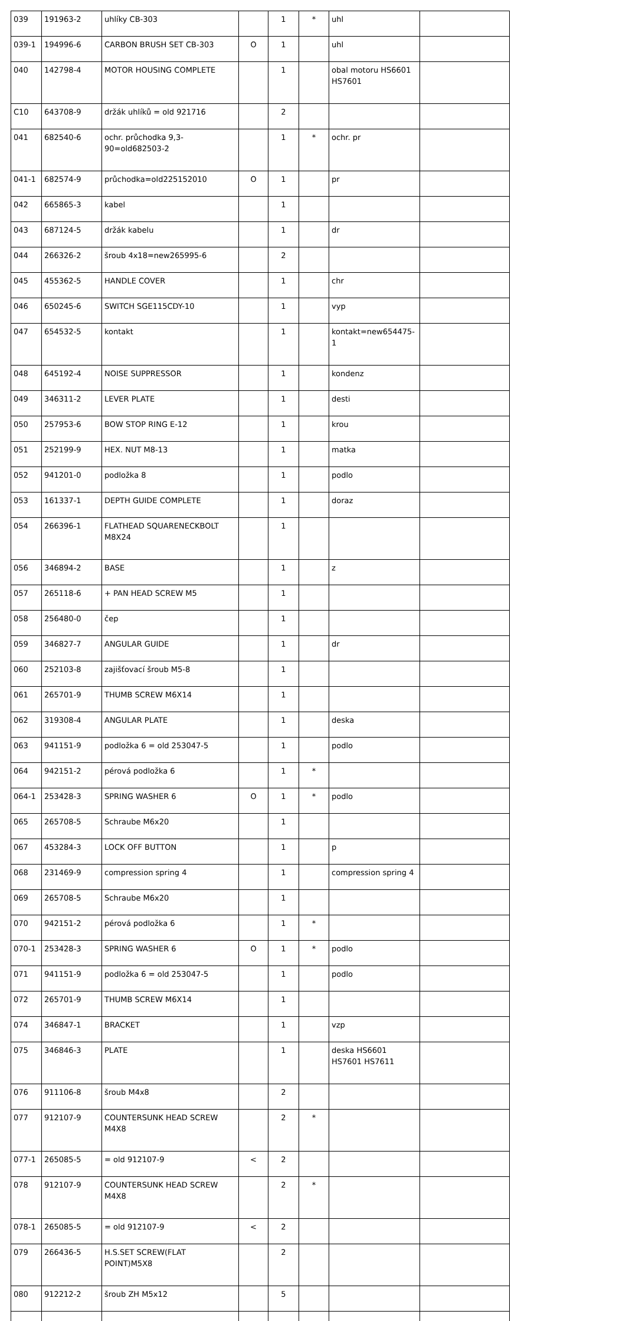| 039 | 191963-2 | uhlíky CB-303 | | 1 | * | uhl | |
| 039-1 | 194996-6 | CARBON BRUSH SET CB-303 | O | 1 | | uhl | |
| 040 | 142798-4 | MOTOR HOUSING COMPLETE | | 1 | | obal motoru HS6601 HS7601 | |
| C10 | 643708-9 | držák uhlíků = old 921716 | | 2 | | | |
| 041 | 682540-6 | ochr. průchodka 9,3-90=old682503-2 | | 1 | * | ochr. pr | |
| 041-1 | 682574-9 | průchodka=old225152010 | O | 1 | | pr | |
| 042 | 665865-3 | kabel | | 1 | | | |
| 043 | 687124-5 | držák kabelu | | 1 | | dr | |
| 044 | 266326-2 | šroub 4x18=new265995-6 | | 2 | | | |
| 045 | 455362-5 | HANDLE COVER | | 1 | | chr | |
| 046 | 650245-6 | SWITCH SGE115CDY-10 | | 1 | | vyp | |
| 047 | 654532-5 | kontakt | | 1 | | kontakt=new654475-1 | |
| 048 | 645192-4 | NOISE SUPPRESSOR | | 1 | | kondenz | |
| 049 | 346311-2 | LEVER PLATE | | 1 | | desti | |
| 050 | 257953-6 | BOW STOP RING E-12 | | 1 | | krou | |
| 051 | 252199-9 | HEX. NUT M8-13 | | 1 | | matka | |
| 052 | 941201-0 | podložka 8 | | 1 | | podlo | |
| 053 | 161337-1 | DEPTH GUIDE COMPLETE | | 1 | | doraz | |
| 054 | 266396-1 | FLATHEAD SQUARENECKBOLT M8X24 | | 1 | | | |
| 056 | 346894-2 | BASE | | 1 | | z | |
| 057 | 265118-6 | + PAN HEAD SCREW M5 | | 1 | | | |
| 058 | 256480-0 | čep | | 1 | | | |
| 059 | 346827-7 | ANGULAR GUIDE | | 1 | | dr | |
| 060 | 252103-8 | zajišťovací šroub M5-8 | | 1 | | | |
| 061 | 265701-9 | THUMB SCREW M6X14 | | 1 | | | |
| 062 | 319308-4 | ANGULAR PLATE | | 1 | | deska | |
| 063 | 941151-9 | podložka 6 = old 253047-5 | | 1 | | podlo | |
| 064 | 942151-2 | pérová podložka 6 | | 1 | * | | |
| 064-1 | 253428-3 | SPRING WASHER 6 | O | 1 | * | podlo | |
| 065 | 265708-5 | Schraube M6x20 | | 1 | | | |
| 067 | 453284-3 | LOCK OFF BUTTON | | 1 | | p | |
| 068 | 231469-9 | compression spring 4 | | 1 | | compression spring 4 | |
| 069 | 265708-5 | Schraube M6x20 | | 1 | | | |
| 070 | 942151-2 | pérová podložka 6 | | 1 | * | | |
| 070-1 | 253428-3 | SPRING WASHER 6 | O | 1 | * | podlo | |
| 071 | 941151-9 | podložka 6 = old 253047-5 | | 1 | | podlo | |
| 072 | 265701-9 | THUMB SCREW M6X14 | | 1 | | | |
| 074 | 346847-1 | BRACKET | | 1 | | vzp | |
| 075 | 346846-3 | PLATE | | 1 | | deska HS6601 HS7601 HS7611 | |
| 076 | 911106-8 | šroub M4x8 | | 2 | | | |
| 077 | 912107-9 | COUNTERSUNK HEAD SCREW M4X8 | | 2 | * | | |
| 077-1 | 265085-5 | = old 912107-9 | < | 2 | | | |
| 078 | 912107-9 | COUNTERSUNK HEAD SCREW M4X8 | | 2 | * | | |
| 078-1 | 265085-5 | = old 912107-9 | < | 2 | | | |
| 079 | 266436-5 | H.S.SET SCREW(FLAT POINT)M5X8 | | 2 | | | |
| 080 | 912212-2 | šroub ZH M5x12 | | 5 | | | |